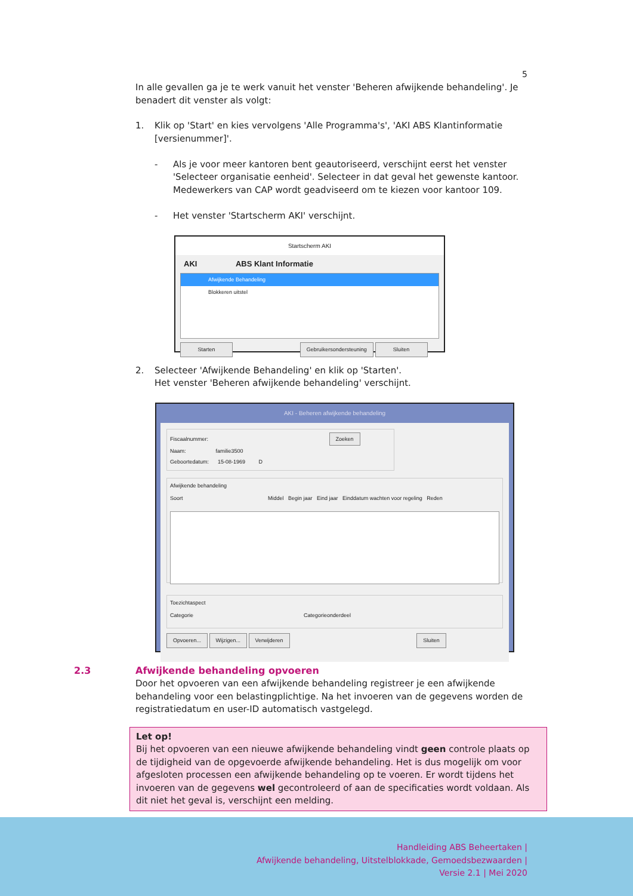5
In alle gevallen ga je te werk vanuit het venster 'Beheren afwijkende behandeling'. Je benadert dit venster als volgt:
1. Klik op 'Start' en kies vervolgens 'Alle Programma's', 'AKI ABS Klantinformatie [versienummer]'.
- Als je voor meer kantoren bent geautoriseerd, verschijnt eerst het venster 'Selecteer organisatie eenheid'. Selecteer in dat geval het gewenste kantoor. Medewerkers van CAP wordt geadviseerd om te kiezen voor kantoor 109.
- Het venster 'Startscherm AKI' verschijnt.
Startscherm AKI
AKI ABS Klant Informatie
Afwijkende Behandeling
Blokkeren uitstel
Starten Gebruikersondersteuning Sluiten
2. Selecteer 'Afwijkende Behandeling' en klik op 'Starten'.
Het venster 'Beheren afwijkende behandeling' verschijnt.
AKI - Beheren afwijkende behandeling
Fiscaalnummer: Zoeken
Naam: familie3500
Geboortedatum: 15-08-1969 D
Afwijkende behandeling
Soort Middel Begin jaar Eind jaar Einddatum wachten voor regeling Reden
Toezichtaspect
Categorie Categorieonderdeel
Opvoeren... Wijzigen... Verwijderen Sluiten
2.3 Afwijkende behandeling opvoeren
Door het opvoeren van een afwijkende behandeling registreer je een afwijkende behandeling voor een belastingplichtige. Na het invoeren van de gegevens worden de registratiedatum en user-ID automatisch vastgelegd.
Let op!
Bij het opvoeren van een nieuwe afwijkende behandeling vindt geen controle plaats op de tijdigheid van de opgevoerde afwijkende behandeling. Het is dus mogelijk om voor afgesloten processen een afwijkende behandeling op te voeren. Er wordt tijdens het invoeren van de gegevens wel gecontroleerd of aan de specificaties wordt voldaan. Als dit niet het geval is, verschijnt een melding.
Handleiding ABS Beheertaken |
Afwijkende behandeling, Uitstelblokkade, Gemoedsbezwaarden |
Versie 2.1 | Mei 2020